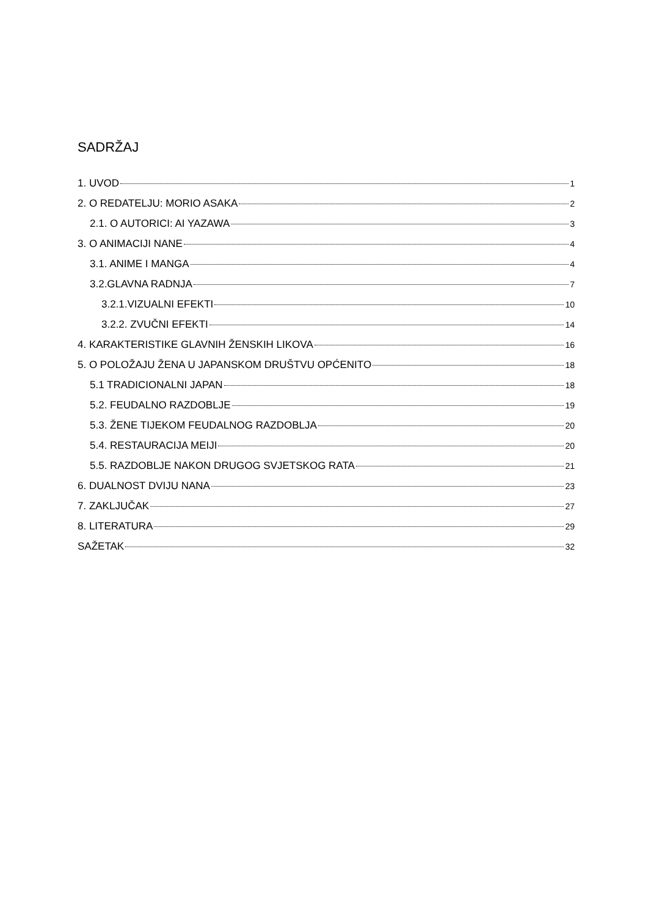SADRŽAJ
1. UVOD 1
2. O REDATELJU: MORIO ASAKA 2
2.1. O AUTORICI: AI YAZAWA 3
3. O ANIMACIJI NANE 4
3.1. ANIME I MANGA 4
3.2.GLAVNA RADNJA 7
3.2.1.VIZUALNI EFEKTI 10
3.2.2. ZVUČNI EFEKTI 14
4. KARAKTERISTIKE GLAVNIH ŽENSKIH LIKOVA 16
5. O POLOŽAJU ŽENA U JAPANSKOM DRUŠTVU OPĆENITO 18
5.1 TRADICIONALNI JAPAN 18
5.2. FEUDALNO RAZDOBLJE 19
5.3. ŽENE TIJEKOM FEUDALNOG RAZDOBLJA 20
5.4. RESTAURACIJA MEIJI 20
5.5. RAZDOBLJE NAKON DRUGOG SVJETSKOG RATA 21
6. DUALNOST DVIJU NANA 23
7. ZAKLJUČAK 27
8. LITERATURA 29
SAŽETAK 32